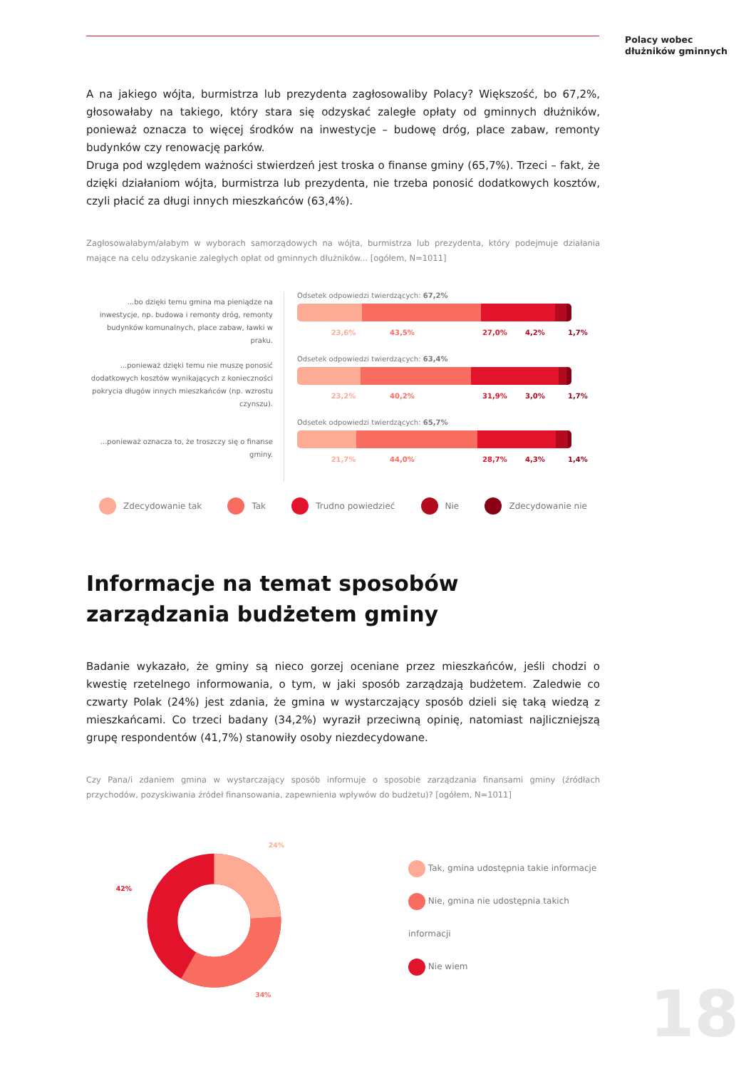Polacy wobec
dłużników gminnych
A na jakiego wójta, burmistrza lub prezydenta zagłosowaliby Polacy? Większość, bo 67,2%, głosowałaby na takiego, który stara się odzyskać zaległe opłaty od gminnych dłużników, ponieważ oznacza to więcej środków na inwestycje – budowę dróg, place zabaw, remonty budynków czy renowację parków.
Druga pod względem ważności stwierdzeń jest troska o finanse gminy (65,7%). Trzeci – fakt, że dzięki działaniom wójta, burmistrza lub prezydenta, nie trzeba ponosić dodatkowych kosztów, czyli płacić za długi innych mieszkańców (63,4%).
Zagłosowałabym/ałabym w wyborach samorządowych na wójta, burmistrza lub prezydenta, który podejmuje działania mające na celu odzyskanie zaległych opłat od gminnych dłużników... [ogółem, N=1011]
...bo dzięki temu gmina ma pieniądze na inwestycje, np. budowa i remonty dróg, remonty budynków komunalnych, place zabaw, ławki w praku.
Odsetek odpowiedzi twierdzących: 67,2%
23,6% 43,5% 27,0% 4,2% 1,7%
...ponieważ dzięki temu nie muszę ponosić dodatkowych kosztów wynikających z konieczności pokrycia długów innych mieszkańców (np. wzrostu czynszu).
Odsetek odpowiedzi twierdzących: 63,4%
23,2% 40,2% 31,9% 3,0% 1,7%
...ponieważ oznacza to, że troszczy się o finanse gminy.
Odsetek odpowiedzi twierdzących: 65,7%
21,7% 44,0% 28,7% 4,3% 1,4%
Zdecydowanie tak Tak Trudno powiedzieć Nie Zdecydowanie nie
Informacje na temat sposobów zarządzania budżetem gminy
Badanie wykazało, że gminy są nieco gorzej oceniane przez mieszkańców, jeśli chodzi o kwestię rzetelnego informowania, o tym, w jaki sposób zarządzają budżetem. Zaledwie co czwarty Polak (24%) jest zdania, że gmina w wystarczający sposób dzieli się taką wiedzą z mieszkańcami. Co trzeci badany (34,2%) wyraził przeciwną opinię, natomiast najliczniejszą grupę respondentów (41,7%) stanowiły osoby niezdecydowane.
Czy Pana/i zdaniem gmina w wystarczający sposób informuje o sposobie zarządzania finansami gminy (źródłach przychodów, pozyskiwania źródeł finansowania, zapewnienia wpływów do budżetu)? [ogółem, N=1011]
24%
42%
34%
Tak, gmina udostępnia takie informacje
Nie, gmina nie udostępnia takich informacji
Nie wiem
18